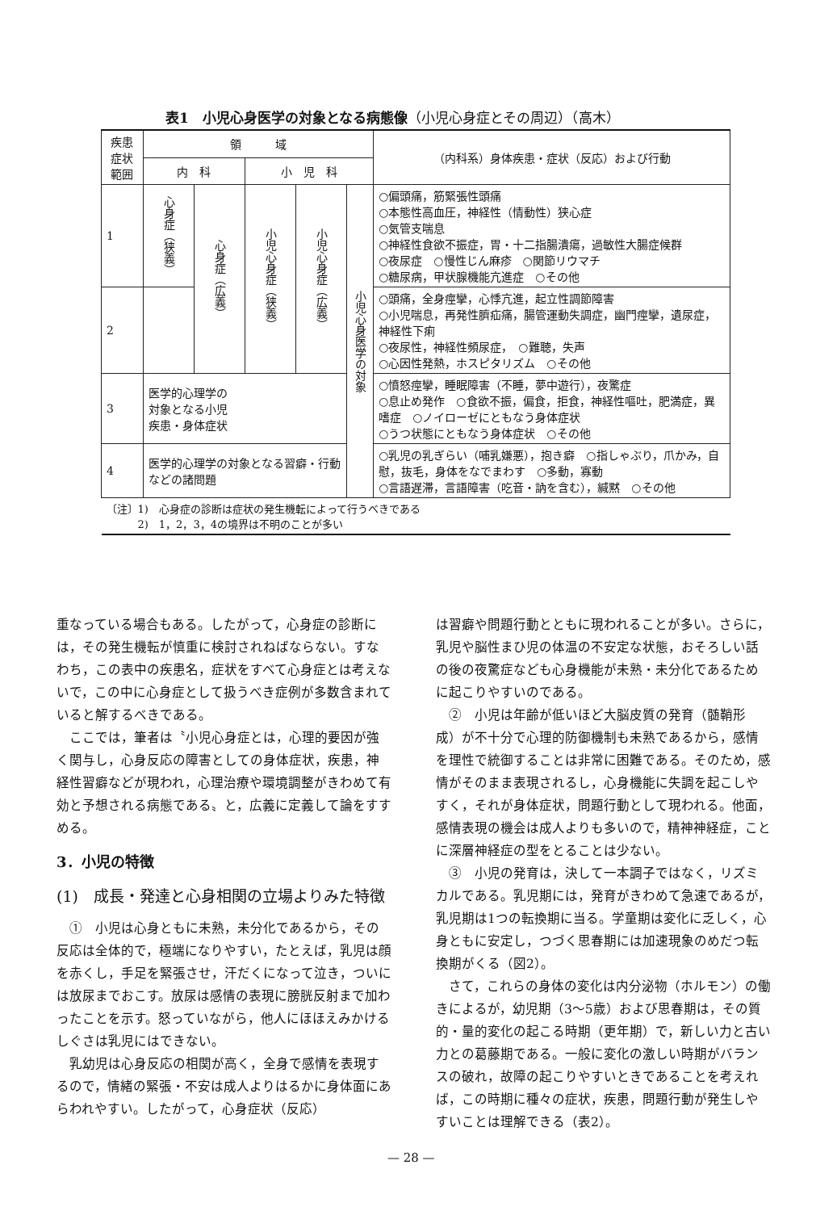表1　小児心身医学の対象となる病態像（小児心身症とその周辺）（高木）
| 疾患症状 範囲 | 領 域 | | | | | （内科系）身体疾患・症状（反応）および行動 |
| --- | --- | --- | --- | --- | --- | --- |
| | 内 科 | | 小 児 科 | | | |
| 1 | 心身症（狭義） | 心身症（広義） | 小児心身症（狭義） | 小児心身症（広義） | 小児心身医学の対象 | ○偏頭痛，筋緊張性頭痛 ○本態性高血圧，神経性（情動性）狭心症 ○気管支喘息 ○神経性食欲不振症，胃・十二指腸潰瘍，過敏性大腸症候群 ○夜尿症 ○慢性じん麻疹 ○関節リウマチ ○糖尿病，甲状腺機能亢進症 ○その他 |
| 2 | | | | | | ○頭痛，全身痙攣，心悸亢進，起立性調節障害 ○小児喘息，再発性臍疝痛，腸管運動失調症，幽門痙攣，遺尿症，神経性下痢 ○夜尿性，神経性頻尿症， ○難聴，失声 ○心因性発熱，ホスピタリズム ○その他 |
| 3 | 医学的心理学の 対象となる小児 疾患・身体症状 | | | | | ○憤怒痙攣，睡眠障害（不睡，夢中遊行），夜驚症 ○息止め発作 ○食欲不振，偏食，拒食，神経性嘔吐，肥満症，異嗜症 ○ノイローゼにともなう身体症状 ○うつ状態にともなう身体症状 ○その他 |
| 4 | 医学的心理学の対象となる習癖・行動などの諸問題 | | | | | ○乳児の乳ぎらい（哺乳嫌悪），抱き癖 ○指しゃぶり，爪かみ，自慰，抜毛，身体をなでまわす ○多動，寡動 ○言語遅滞，言語障害（吃音・訥を含む），緘黙 ○その他 |
| 〔注〕1) 心身症の診断は症状の発生機転によって行うべきである 2) 1，2，3，4の境界は不明のことが多い | | | | | | |
重なっている場合もある。したがって，心身症の診断には，その発生機転が慎重に検討されねばならない。すなわち，この表中の疾患名，症状をすべて心身症とは考えないで，この中に心身症として扱うべき症例が多数含まれていると解するべきである。
ここでは，筆者は〝小児心身症とは，心理的要因が強く関与し，心身反応の障害としての身体症状，疾患，神経性習癖などが現われ，心理治療や環境調整がきわめて有効と予想される病態である〟と，広義に定義して論をすすめる。
3．小児の特徴
(1)　成長・発達と心身相関の立場よりみた特徴
①　小児は心身ともに未熟，未分化であるから，その反応は全体的で，極端になりやすい，たとえば，乳児は顔を赤くし，手足を緊張させ，汗だくになって泣き，ついには放尿までおこす。放尿は感情の表現に膀胱反射まで加わったことを示す。怒っていながら，他人にほほえみかけるしぐさは乳児にはできない。
乳幼児は心身反応の相関が高く，全身で感情を表現するので，情緒の緊張・不安は成人よりはるかに身体面にあらわれやすい。したがって，心身症状（反応）
は習癖や問題行動とともに現われることが多い。さらに，乳児や脳性まひ児の体温の不安定な状態，おそろしい話の後の夜驚症なども心身機能が未熟・未分化であるために起こりやすいのである。
②　小児は年齢が低いほど大脳皮質の発育（髄鞘形成）が不十分で心理的防御機制も未熟であるから，感情を理性で統御することは非常に困難である。そのため，感情がそのまま表現されるし，心身機能に失調を起こしやすく，それが身体症状，問題行動として現われる。他面，感情表現の機会は成人よりも多いので，精神神経症，ことに深層神経症の型をとることは少ない。
③　小児の発育は，決して一本調子ではなく，リズミカルである。乳児期には，発育がきわめて急速であるが，乳児期は1つの転換期に当る。学童期は変化に乏しく，心身ともに安定し，つづく思春期には加速現象のめだつ転換期がくる（図2）。
さて，これらの身体の変化は内分泌物（ホルモン）の働きによるが，幼児期（3～5歳）および思春期は，その質的・量的変化の起こる時期（更年期）で，新しい力と古い力との葛藤期である。一般に変化の激しい時期がバランスの破れ，故障の起こりやすいときであることを考えれば，この時期に種々の症状，疾患，問題行動が発生しやすいことは理解できる（表2）。
— 28 —